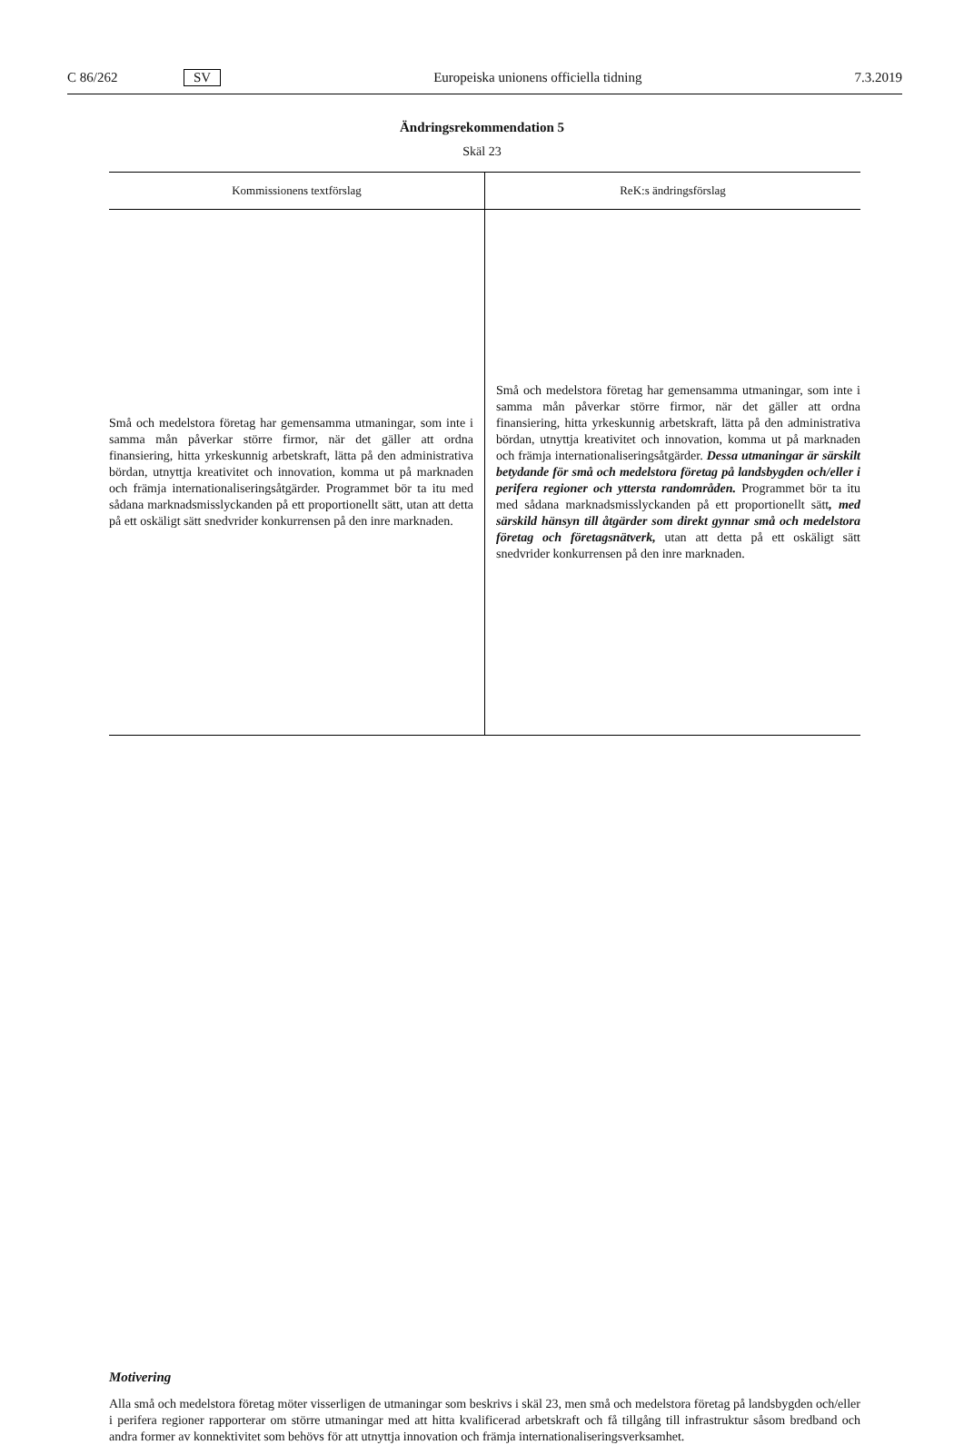C 86/262 SV Europeiska unionens officiella tidning 7.3.2019
Ändringsrekommendation 5
Skäl 23
| Kommissionens textförslag | ReK:s ändringsförslag |
| --- | --- |
| Små och medelstora företag har gemensamma utmaningar, som inte i samma mån påverkar större firmor, när det gäller att ordna finansiering, hitta yrkeskunnig arbetskraft, lätta på den administrativa bördan, utnyttja kreativitet och innovation, komma ut på marknaden och främja internationaliseringsåtgärder. Programmet bör ta itu med sådana marknadsmisslyckanden på ett proportionellt sätt, utan att detta på ett oskäligt sätt snedvrider konkurrensen på den inre marknaden. | Små och medelstora företag har gemensamma utmaningar, som inte i samma mån påverkar större firmor, när det gäller att ordna finansiering, hitta yrkeskunnig arbetskraft, lätta på den administrativa bördan, utnyttja kreativitet och innovation, komma ut på marknaden och främja internationaliseringsåtgärder. Dessa utmaningar är särskilt betydande för små och medelstora företag på landsbygden och/eller i perifera regioner och yttersta randområden. Programmet bör ta itu med sådana marknadsmisslyckanden på ett proportionellt sätt , med särskild hänsyn till åtgärder som direkt gynnar små och medelstora företag och företagsnätverk, utan att detta på ett oskäligt sätt snedvrider konkurrensen på den inre marknaden. |
Motivering
Alla små och medelstora företag möter visserligen de utmaningar som beskrivs i skäl 23, men små och medelstora företag på landsbygden och/eller i perifera regioner rapporterar om större utmaningar med att hitta kvalificerad arbetskraft och få tillgång till infrastruktur såsom bredband och andra former av konnektivitet som behövs för att utnyttja innovation och främja internationaliseringsverksamhet.